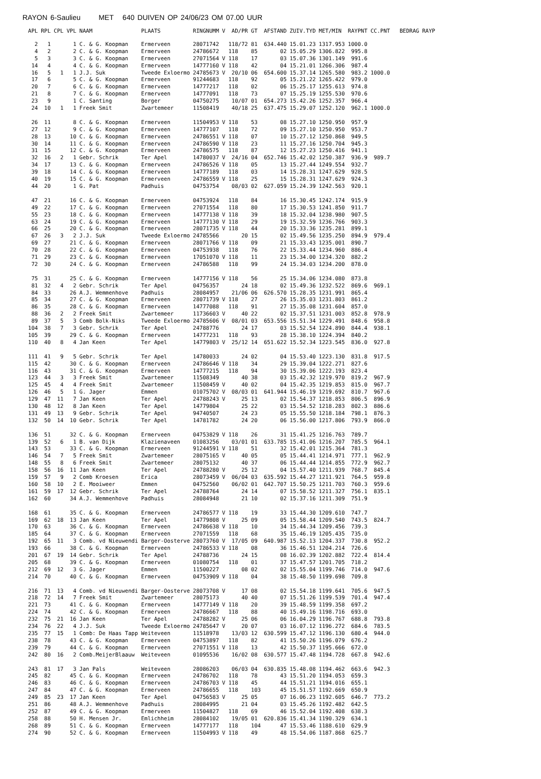RAYON 6-Saulieu MET 640 DUIVEN OP 24/06/23 OM 07.00 UUR
| APL | RPL | CPL | VPL | NAAM | PLAATS | RINGNUMM | V | AD/PR | GT | AFSTAND | ZUIV.TYD | MET/MIN | RAYPNT | CC.PNT | BEDRAG | RAYP |
| --- | --- | --- | --- | --- | --- | --- | --- | --- | --- | --- | --- | --- | --- | --- | --- | --- |
| 2 | 1 | | 1 | C. & G. Koopman | Ermerveen | 28071742 | | 118/72 | 81 | 634.440 | 15.01.23 | 1317.953 | 1000.0 | | | |
| 4 | 2 | | 2 | C. & G. Koopman | Ermerveen | 24786672 | | 118 | 85 | 02 | 15.05.29 | 1306.822 | 995.8 | | | |
| 5 | 3 | | 3 | C. & G. Koopman | Ermerveen | 27071564 | V | 118 | 17 | 03 | 15.07.36 | 1301.149 | 991.6 | | | |
| 14 | 4 | | 4 | C. & G. Koopman | Ermerveen | 14777160 | V | 118 | 42 | 04 | 15.21.01 | 1266.306 | 987.4 | | | |
| 16 | 5 | 1 | 1 | J.J. Suk | Tweede Exloermo | 24785673 | V | 20/10 | 06 | 654.600 | 15.37.14 | 1265.580 | 983.2 | 1000.0 | | |
| 17 | 6 | | 5 | C. & G. Koopman | Ermerveen | 91244683 | | 118 | 92 | 05 | 15.21.22 | 1265.422 | 979.0 | | | |
| 20 | 7 | | 6 | C. & G. Koopman | Ermerveen | 14777217 | | 118 | 02 | 06 | 15.25.17 | 1255.613 | 974.8 | | | |
| 21 | 8 | | 7 | C. & G. Koopman | Ermerveen | 14777091 | | 118 | 73 | 07 | 15.25.19 | 1255.530 | 970.6 | | | |
| 23 | 9 | | 1 | C. Santing | Borger | 04750275 | | 10/07 | 01 | 654.273 | 15.42.26 | 1252.357 | 966.4 | | | |
| 24 | 10 | 1 | 1 | Freek Smit | Zwartemeer | 11508419 | | 40/18 | 25 | 637.475 | 15.29.07 | 1252.120 | 962.1 | 1000.0 | | |
| 26 | 11 | | 8 | C. & G. Koopman | Ermerveen | 11504953 | V | 118 | 53 | 08 | 15.27.10 | 1250.950 | 957.9 | | | |
| 27 | 12 | | 9 | C. & G. Koopman | Ermerveen | 14777107 | | 118 | 72 | 09 | 15.27.10 | 1250.950 | 953.7 | | | |
| 28 | 13 | | 10 | C. & G. Koopman | Ermerveen | 24786551 | V | 118 | 07 | 10 | 15.27.12 | 1250.868 | 949.5 | | | |
| 30 | 14 | | 11 | C. & G. Koopman | Ermerveen | 24786590 | V | 118 | 23 | 11 | 15.27.16 | 1250.704 | 945.3 | | | |
| 31 | 15 | | 12 | C. & G. Koopman | Ermerveen | 24786575 | | 118 | 87 | 12 | 15.27.23 | 1250.416 | 941.1 | | | |
| 32 | 16 | 2 | 1 | Gebr. Schrik | Ter Apel | 14780037 | V | 24/16 | 04 | 652.746 | 15.42.02 | 1250.387 | 936.9 | 989.7 | | |
| 34 | 17 | | 13 | C. & G. Koopman | Ermerveen | 24786526 | V | 118 | 05 | 13 | 15.27.44 | 1249.554 | 932.7 | | | |
| 39 | 18 | | 14 | C. & G. Koopman | Ermerveen | 14777189 | | 118 | 03 | 14 | 15.28.31 | 1247.629 | 928.5 | | | |
| 40 | 19 | | 15 | C. & G. Koopman | Ermerveen | 24786559 | V | 118 | 25 | 15 | 15.28.31 | 1247.629 | 924.3 | | | |
| 44 | 20 | | 1 | G. Pat | Padhuis | 04753754 | | 08/03 | 02 | 627.059 | 15.24.39 | 1242.563 | 920.1 | | | |
| 47 | 21 | | 16 | C. & G. Koopman | Ermerveen | 04753924 | | 118 | 84 | 16 | 15.30.45 | 1242.174 | 915.9 | | | |
| 49 | 22 | | 17 | C. & G. Koopman | Ermerveen | 27071554 | | 118 | 80 | 17 | 15.30.53 | 1241.850 | 911.7 | | | |
| 55 | 23 | | 18 | C. & G. Koopman | Ermerveen | 14777138 | V | 118 | 39 | 18 | 15.32.04 | 1238.980 | 907.5 | | | |
| 63 | 24 | | 19 | C. & G. Koopman | Ermerveen | 14777130 | V | 118 | 29 | 19 | 15.32.59 | 1236.766 | 903.3 | | | |
| 66 | 25 | | 20 | C. & G. Koopman | Ermerveen | 28071735 | V | 118 | 44 | 20 | 15.33.36 | 1235.281 | 899.1 | | | |
| 67 | 26 | 3 | 2 | J.J. Suk | Tweede Exloermo | 24785566 | | 20 | 15 | 02 | 15.49.56 | 1235.250 | 894.9 | 979.4 | | |
| 69 | 27 | | 21 | C. & G. Koopman | Ermerveen | 28071766 | V | 118 | 09 | 21 | 15.33.43 | 1235.001 | 890.7 | | | |
| 70 | 28 | | 22 | C. & G. Koopman | Ermerveen | 04753938 | | 118 | 76 | 22 | 15.33.44 | 1234.960 | 886.4 | | | |
| 71 | 29 | | 23 | C. & G. Koopman | Ermerveen | 17051070 | V | 118 | 11 | 23 | 15.34.00 | 1234.320 | 882.2 | | | |
| 72 | 30 | | 24 | C. & G. Koopman | Ermerveen | 24786588 | | 118 | 99 | 24 | 15.34.03 | 1234.200 | 878.0 | | | |
| 75 | 31 | | 25 | C. & G. Koopman | Ermerveen | 14777156 | V | 118 | 56 | 25 | 15.34.06 | 1234.080 | 873.8 | | | |
| 81 | 32 | 4 | 2 | Gebr. Schrik | Ter Apel | 04756357 | | 24 | 18 | 02 | 15.49.36 | 1232.522 | 869.6 | 969.1 | | |
| 84 | 33 | | 26 | A.J. Wemmenhove | Padhuis | 28084957 | | 21/06 | 06 | 626.570 | 15.28.35 | 1231.991 | 865.4 | | | |
| 85 | 34 | | 27 | C. & G. Koopman | Ermerveen | 28071739 | V | 118 | 27 | 26 | 15.35.03 | 1231.803 | 861.2 | | | |
| 86 | 35 | | 28 | C. & G. Koopman | Ermerveen | 14777088 | | 118 | 91 | 27 | 15.35.08 | 1231.604 | 857.0 | | | |
| 88 | 36 | 2 | 2 | Freek Smit | Zwartemeer | 11736603 | V | 40 | 22 | 02 | 15.37.51 | 1231.003 | 852.8 | 978.9 | | |
| 89 | 37 | 5 | 3 | Comb Bolk-Niks | Tweede Exloermo | 24785606 | V | 08/01 | 03 | 653.556 | 15.51.34 | 1229.491 | 848.6 | 958.8 | | |
| 104 | 38 | 7 | 3 | Gebr. Schrik | Ter Apel | 24788776 | | 24 | 17 | 03 | 15.52.54 | 1224.890 | 844.4 | 938.1 | | |
| 105 | 39 | | 29 | C. & G. Koopman | Ermerveen | 14777231 | | 118 | 93 | 28 | 15.38.10 | 1224.394 | 840.2 | | | |
| 110 | 40 | 8 | 4 | Jan Keen | Ter Apel | 14779803 | V | 25/12 | 14 | 651.622 | 15.52.34 | 1223.545 | 836.0 | 927.8 | | |
| 111 | 41 | 9 | 5 | Gebr. Schrik | Ter Apel | 14780033 | | 24 | 02 | 04 | 15.53.40 | 1223.130 | 831.8 | 917.5 | | |
| 115 | 42 | | 30 | C. & G. Koopman | Ermerveen | 24786646 | V | 118 | 34 | 29 | 15.39.04 | 1222.271 | 827.6 | | | |
| 116 | 43 | | 31 | C. & G. Koopman | Ermerveen | 14777215 | | 118 | 94 | 30 | 15.39.06 | 1222.193 | 823.4 | | | |
| 123 | 44 | 3 | 3 | Freek Smit | Zwartemeer | 11508349 | | 40 | 38 | 03 | 15.42.32 | 1219.970 | 819.2 | 967.9 | | |
| 125 | 45 | 4 | 4 | Freek Smit | Zwartemeer | 11508459 | V | 40 | 02 | 04 | 15.42.35 | 1219.853 | 815.0 | 967.7 | | |
| 126 | 46 | 5 | 1 | G. Jager | Emmen | 01075702 | V | 08/03 | 01 | 641.944 | 15.46.19 | 1219.692 | 810.7 | 967.6 | | |
| 129 | 47 | 11 | 7 | Jan Keen | Ter Apel | 24788243 | V | 25 | 13 | 02 | 15.54.37 | 1218.853 | 806.5 | 896.9 | | |
| 130 | 48 | 12 | 8 | Jan Keen | Ter Apel | 14779804 | | 25 | 22 | 03 | 15.54.52 | 1218.283 | 802.3 | 886.6 | | |
| 131 | 49 | 13 | 9 | Gebr. Schrik | Ter Apel | 94740507 | | 24 | 23 | 05 | 15.55.50 | 1218.184 | 798.1 | 876.3 | | |
| 132 | 50 | 14 | 10 | Gebr. Schrik | Ter Apel | 14781782 | | 24 | 20 | 06 | 15.56.00 | 1217.806 | 793.9 | 866.0 | | |
| 136 | 51 | | 32 | C. & G. Koopman | Ermerveen | 04753829 | V | 118 | 26 | 31 | 15.41.25 | 1216.763 | 789.7 | | | |
| 139 | 52 | 6 | 1 | B. van Dijk | Klazienaveen | 01083256 | | 03/01 | 01 | 633.785 | 15.41.06 | 1216.207 | 785.5 | 964.1 | | |
| 143 | 53 | | 33 | C. & G. Koopman | Ermerveen | 91244591 | V | 118 | 51 | 32 | 15.42.01 | 1215.364 | 781.3 | | | |
| 146 | 54 | 7 | 5 | Freek Smit | Zwartemeer | 28075165 | V | 40 | 05 | 05 | 15.44.41 | 1214.971 | 777.1 | 962.9 | | |
| 148 | 55 | 8 | 6 | Freek Smit | Zwartemeer | 28075132 | | 40 | 37 | 06 | 15.44.44 | 1214.855 | 772.9 | 962.7 | | |
| 158 | 56 | 16 | 11 | Jan Keen | Ter Apel | 24788280 | V | 25 | 12 | 04 | 15.57.40 | 1211.939 | 768.7 | 845.4 | | |
| 159 | 57 | 9 | 2 | Comb Kroesen | Erica | 28073459 | V | 06/04 | 03 | 635.592 | 15.44.27 | 1211.921 | 764.5 | 959.8 | | |
| 160 | 58 | 10 | 2 | E. Mooiweer | Emmen | 04752560 | | 06/02 | 01 | 642.707 | 15.50.25 | 1211.703 | 760.3 | 959.6 | | |
| 161 | 59 | 17 | 12 | Gebr. Schrik | Ter Apel | 24788764 | | 24 | 14 | 07 | 15.58.52 | 1211.327 | 756.1 | 835.1 | | |
| 162 | 60 | | 34 | A.J. Wemmenhove | Padhuis | 28084948 | | 21 | 10 | 02 | 15.37.16 | 1211.309 | 751.9 | | | |
| 168 | 61 | | 35 | C. & G. Koopman | Ermerveen | 24786577 | V | 118 | 19 | 33 | 15.44.30 | 1209.610 | 747.7 | | | |
| 169 | 62 | 18 | 13 | Jan Keen | Ter Apel | 14779808 | V | 25 | 09 | 05 | 15.58.44 | 1209.540 | 743.5 | 824.7 | | |
| 170 | 63 | | 36 | C. & G. Koopman | Ermerveen | 24786638 | V | 118 | 10 | 34 | 15.44.34 | 1209.456 | 739.3 | | | |
| 185 | 64 | | 37 | C. & G. Koopman | Ermerveen | 27071559 | | 118 | 68 | 35 | 15.46.19 | 1205.435 | 735.0 | | | |
| 192 | 65 | 11 | 3 | Comb. vd Nieuwendi | Barger-Oosterve | 28073760 | V | 17/05 | 09 | 640.987 | 15.52.13 | 1204.337 | 730.8 | 952.2 | | |
| 193 | 66 | | 38 | C. & G. Koopman | Ermerveen | 24786533 | V | 118 | 08 | 36 | 15.46.51 | 1204.214 | 726.6 | | | |
| 201 | 67 | 19 | 14 | Gebr. Schrik | Ter Apel | 24788736 | | 24 | 15 | 08 | 16.02.39 | 1202.882 | 722.4 | 814.4 | | |
| 205 | 68 | | 39 | C. & G. Koopman | Ermerveen | 01080754 | | 118 | 01 | 37 | 15.47.57 | 1201.705 | 718.2 | | | |
| 212 | 69 | 12 | 3 | G. Jager | Emmen | 11500227 | | 08 | 02 | 02 | 15.55.04 | 1199.746 | 714.0 | 947.6 | | |
| 214 | 70 | | 40 | C. & G. Koopman | Ermerveen | 04753909 | V | 118 | 04 | 38 | 15.48.50 | 1199.698 | 709.8 | | | |
| 216 | 71 | 13 | 4 | Comb. vd Nieuwendi | Barger-Oosterve | 28073708 | V | 17 | 08 | 02 | 15.54.18 | 1199.641 | 705.6 | 947.5 | | |
| 218 | 72 | 14 | 7 | Freek Smit | Zwartemeer | 28075173 | | 40 | 40 | 07 | 15.51.26 | 1199.539 | 701.4 | 947.4 | | |
| 221 | 73 | | 41 | C. & G. Koopman | Ermerveen | 14777149 | V | 118 | 20 | 39 | 15.48.59 | 1199.358 | 697.2 | | | |
| 224 | 74 | | 42 | C. & G. Koopman | Ermerveen | 24786667 | | 118 | 88 | 40 | 15.49.16 | 1198.716 | 693.0 | | | |
| 232 | 75 | 21 | 16 | Jan Keen | Ter Apel | 24788282 | V | 25 | 06 | 06 | 16.04.29 | 1196.767 | 688.8 | 793.8 | | |
| 234 | 76 | 22 | 4 | J.J. Suk | Tweede Exloermo | 24785647 | V | 20 | 07 | 03 | 16.07.12 | 1196.272 | 684.6 | 783.5 | | |
| 235 | 77 | 15 | 1 | Comb: De Haas Tapp | Weiteveen | 11518978 | | 13/03 | 12 | 630.599 | 15.47.12 | 1196.130 | 680.4 | 944.0 | | |
| 238 | 78 | | 43 | C. & G. Koopman | Ermerveen | 04753897 | | 118 | 82 | 41 | 15.50.26 | 1196.079 | 676.2 | | | |
| 239 | 79 | | 44 | C. & G. Koopman | Ermerveen | 27071551 | V | 118 | 13 | 42 | 15.50.37 | 1195.666 | 672.0 | | | |
| 242 | 80 | 16 | 2 | Comb.MeijerBlaauw | Weiteveen | 01095536 | | 16/02 | 08 | 630.577 | 15.47.48 | 1194.728 | 667.8 | 942.6 | | |
| 243 | 81 | 17 | 3 | Jan Pals | Weiteveen | 28086203 | | 06/03 | 04 | 630.835 | 15.48.08 | 1194.462 | 663.6 | 942.3 | | |
| 245 | 82 | | 45 | C. & G. Koopman | Ermerveen | 24786702 | | 118 | 78 | 43 | 15.51.20 | 1194.053 | 659.3 | | | |
| 246 | 83 | | 46 | C. & G. Koopman | Ermerveen | 24786703 | V | 118 | 45 | 44 | 15.51.21 | 1194.016 | 655.1 | | | |
| 247 | 84 | | 47 | C. & G. Koopman | Ermerveen | 24786655 | | 118 | 103 | 45 | 15.51.57 | 1192.669 | 650.9 | | | |
| 249 | 85 | 23 | 17 | Jan Keen | Ter Apel | 04756583 | V | 25 | 05 | 07 | 16.06.23 | 1192.605 | 646.7 | 773.2 | | |
| 251 | 86 | | 48 | A.J. Wemmenhove | Padhuis | 28084995 | | 21 | 04 | 03 | 15.45.26 | 1192.482 | 642.5 | | | |
| 252 | 87 | | 49 | C. & G. Koopman | Ermerveen | 11504827 | | 118 | 69 | 46 | 15.52.04 | 1192.408 | 638.3 | | | |
| 258 | 88 | | 50 | H. Mensen Jr. | Emlichheim | 28084102 | | 19/05 | 01 | 620.836 | 15.41.34 | 1190.329 | 634.1 | | | |
| 268 | 89 | | 51 | C. & G. Koopman | Ermerveen | 14777177 | | 118 | 104 | 47 | 15.53.46 | 1188.610 | 629.9 | | | |
| 274 | 90 | | 52 | C. & G. Koopman | Ermerveen | 11504993 | V | 118 | 49 | 48 | 15.54.06 | 1187.868 | 625.7 | | | |